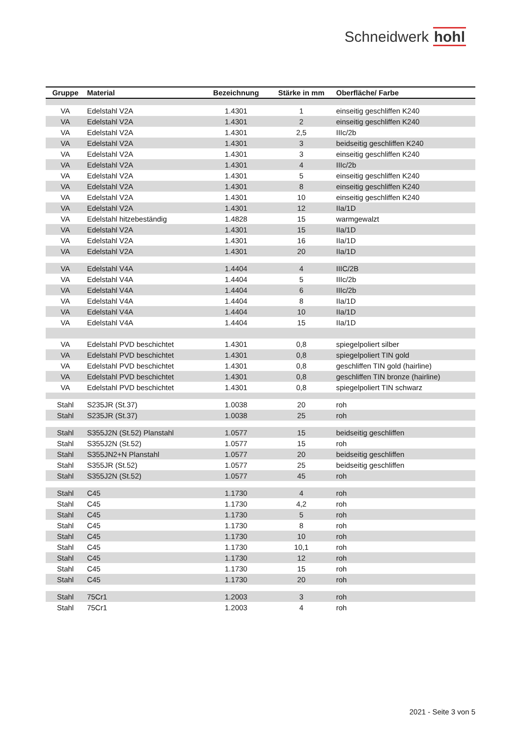Schneidwerk hohl
| Gruppe | Material | Bezeichnung | Stärke in mm | Oberfläche/ Farbe |
| --- | --- | --- | --- | --- |
| VA | Edelstahl V2A | 1.4301 | 1 | einseitig geschliffen K240 |
| VA | Edelstahl V2A | 1.4301 | 2 | einseitig geschliffen K240 |
| VA | Edelstahl V2A | 1.4301 | 2,5 | IIIc/2b |
| VA | Edelstahl V2A | 1.4301 | 3 | beidseitig geschliffen K240 |
| VA | Edelstahl V2A | 1.4301 | 3 | einseitig geschliffen K240 |
| VA | Edelstahl V2A | 1.4301 | 4 | IIIc/2b |
| VA | Edelstahl V2A | 1.4301 | 5 | einseitig geschliffen K240 |
| VA | Edelstahl V2A | 1.4301 | 8 | einseitig geschliffen K240 |
| VA | Edelstahl V2A | 1.4301 | 10 | einseitig geschliffen K240 |
| VA | Edelstahl V2A | 1.4301 | 12 | IIa/1D |
| VA | Edelstahl hitzebeständig | 1.4828 | 15 | warmgewalzt |
| VA | Edelstahl V2A | 1.4301 | 15 | IIa/1D |
| VA | Edelstahl V2A | 1.4301 | 16 | IIa/1D |
| VA | Edelstahl V2A | 1.4301 | 20 | IIa/1D |
| VA | Edelstahl V4A | 1.4404 | 4 | IIIC/2B |
| VA | Edelstahl V4A | 1.4404 | 5 | IIIc/2b |
| VA | Edelstahl V4A | 1.4404 | 6 | IIIc/2b |
| VA | Edelstahl V4A | 1.4404 | 8 | IIa/1D |
| VA | Edelstahl V4A | 1.4404 | 10 | IIa/1D |
| VA | Edelstahl V4A | 1.4404 | 15 | IIa/1D |
| VA | Edelstahl PVD beschichtet | 1.4301 | 0,8 | spiegelpoliert silber |
| VA | Edelstahl PVD beschichtet | 1.4301 | 0,8 | spiegelpoliert TIN gold |
| VA | Edelstahl PVD beschichtet | 1.4301 | 0,8 | geschliffen TIN gold (hairline) |
| VA | Edelstahl PVD beschichtet | 1.4301 | 0,8 | geschliffen TIN bronze (hairline) |
| VA | Edelstahl PVD beschichtet | 1.4301 | 0,8 | spiegelpoliert TIN schwarz |
| Stahl | S235JR (St.37) | 1.0038 | 20 | roh |
| Stahl | S235JR (St.37) | 1.0038 | 25 | roh |
| Stahl | S355J2N (St.52) Planstahl | 1.0577 | 15 | beidseitig geschliffen |
| Stahl | S355J2N (St.52) | 1.0577 | 15 | roh |
| Stahl | S355JN2+N Planstahl | 1.0577 | 20 | beidseitig geschliffen |
| Stahl | S355JR (St.52) | 1.0577 | 25 | beidseitig geschliffen |
| Stahl | S355J2N (St.52) | 1.0577 | 45 | roh |
| Stahl | C45 | 1.1730 | 4 | roh |
| Stahl | C45 | 1.1730 | 4,2 | roh |
| Stahl | C45 | 1.1730 | 5 | roh |
| Stahl | C45 | 1.1730 | 8 | roh |
| Stahl | C45 | 1.1730 | 10 | roh |
| Stahl | C45 | 1.1730 | 10,1 | roh |
| Stahl | C45 | 1.1730 | 12 | roh |
| Stahl | C45 | 1.1730 | 15 | roh |
| Stahl | C45 | 1.1730 | 20 | roh |
| Stahl | 75Cr1 | 1.2003 | 3 | roh |
| Stahl | 75Cr1 | 1.2003 | 4 | roh |
2021 - Seite 3 von 5